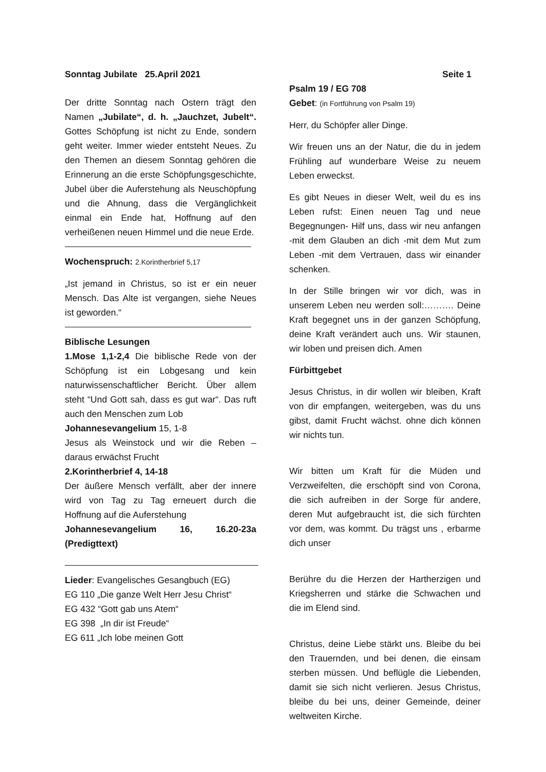Sonntag Jubilate 25.April 2021 Seite 1
Der dritte Sonntag nach Ostern trägt den Namen „Jubilate“, d. h. „Jauchzet, Jubelt“. Gottes Schöpfung ist nicht zu Ende, sondern geht weiter. Immer wieder entsteht Neues. Zu den Themen an diesem Sonntag gehören die Erinnerung an die erste Schöpfungsgeschichte, Jubel über die Auferstehung als Neuschöpfung und die Ahnung, dass die Vergänglichkeit einmal ein Ende hat, Hoffnung auf den verheißenen neuen Himmel und die neue Erde.
Wochenspruch: 2.Korintherbrief 5,17
„Ist jemand in Christus, so ist er ein neuer Mensch. Das Alte ist vergangen, siehe Neues ist geworden.“
Biblische Lesungen
1.Mose 1,1-2,4 Die biblische Rede von der Schöpfung ist ein Lobgesang und kein naturwissenschaftlicher Bericht. Über allem steht “Und Gott sah, dass es gut war“. Das ruft auch den Menschen zum Lob
Johannesevangelium 15, 1-8
Jesus als Weinstock und wir die Reben – daraus erwächst Frucht
2.Korintherbrief 4, 14-18
Der äußere Mensch verfällt, aber der innere wird von Tag zu Tag erneuert durch die Hoffnung auf die Auferstehung
Johannesevangelium 16, 16.20-23a (Predigttext)
Lieder: Evangelisches Gesangbuch (EG)
EG 110 „Die ganze Welt Herr Jesu Christ“
EG 432 “Gott gab uns Atem“
EG 398 „In dir ist Freude“
EG 611 „Ich lobe meinen Gott
Psalm 19 / EG 708
Gebet: (in Fortführung von Psalm 19)
Herr, du Schöpfer aller Dinge.
Wir freuen uns an der Natur, die du in jedem Frühling auf wunderbare Weise zu neuem Leben erweckst.
Es gibt Neues in dieser Welt, weil du es ins Leben rufst: Einen neuen Tag und neue Begegnungen- Hilf uns, dass wir neu anfangen -mit dem Glauben an dich -mit dem Mut zum Leben -mit dem Vertrauen, dass wir einander schenken.
In der Stille bringen wir vor dich, was in unserem Leben neu werden soll:………. Deine Kraft begegnet uns in der ganzen Schöpfung, deine Kraft verändert auch uns. Wir staunen, wir loben und preisen dich. Amen
Fürbittgebet
Jesus Christus, in dir wollen wir bleiben, Kraft von dir empfangen, weitergeben, was du uns gibst, damit Frucht wächst. ohne dich können wir nichts tun.
Wir bitten um Kraft für die Müden und Verzweifelten, die erschöpft sind von Corona, die sich aufreiben in der Sorge für andere, deren Mut aufgebraucht ist, die sich fürchten vor dem, was kommt. Du trägst uns , erbarme dich unser
Berühre du die Herzen der Hartherzigen und Kriegsherren und stärke die Schwachen und die im Elend sind.
Christus, deine Liebe stärkt uns. Bleibe du bei den Trauernden, und bei denen, die einsam sterben müssen. Und beflügle die Liebenden, damit sie sich nicht verlieren. Jesus Christus, bleibe du bei uns, deiner Gemeinde, deiner weltweiten Kirche.